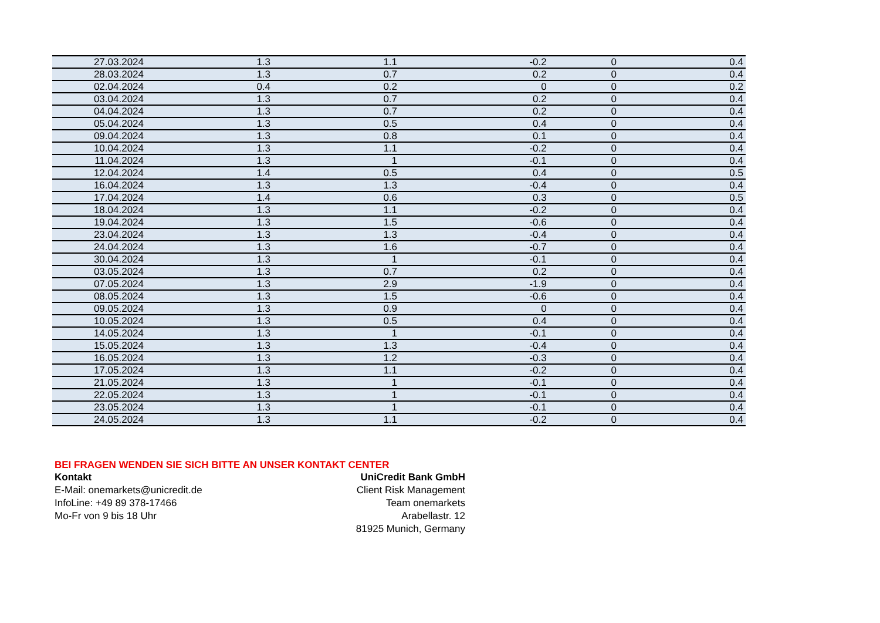| 27.03.2024 | 1.3 | 1.1 | -0.2 | 0 | 0.4 |
| 28.03.2024 | 1.3 | 0.7 | 0.2 | 0 | 0.4 |
| 02.04.2024 | 0.4 | 0.2 | 0 | 0 | 0.2 |
| 03.04.2024 | 1.3 | 0.7 | 0.2 | 0 | 0.4 |
| 04.04.2024 | 1.3 | 0.7 | 0.2 | 0 | 0.4 |
| 05.04.2024 | 1.3 | 0.5 | 0.4 | 0 | 0.4 |
| 09.04.2024 | 1.3 | 0.8 | 0.1 | 0 | 0.4 |
| 10.04.2024 | 1.3 | 1.1 | -0.2 | 0 | 0.4 |
| 11.04.2024 | 1.3 | 1 | -0.1 | 0 | 0.4 |
| 12.04.2024 | 1.4 | 0.5 | 0.4 | 0 | 0.5 |
| 16.04.2024 | 1.3 | 1.3 | -0.4 | 0 | 0.4 |
| 17.04.2024 | 1.4 | 0.6 | 0.3 | 0 | 0.5 |
| 18.04.2024 | 1.3 | 1.1 | -0.2 | 0 | 0.4 |
| 19.04.2024 | 1.3 | 1.5 | -0.6 | 0 | 0.4 |
| 23.04.2024 | 1.3 | 1.3 | -0.4 | 0 | 0.4 |
| 24.04.2024 | 1.3 | 1.6 | -0.7 | 0 | 0.4 |
| 30.04.2024 | 1.3 | 1 | -0.1 | 0 | 0.4 |
| 03.05.2024 | 1.3 | 0.7 | 0.2 | 0 | 0.4 |
| 07.05.2024 | 1.3 | 2.9 | -1.9 | 0 | 0.4 |
| 08.05.2024 | 1.3 | 1.5 | -0.6 | 0 | 0.4 |
| 09.05.2024 | 1.3 | 0.9 | 0 | 0 | 0.4 |
| 10.05.2024 | 1.3 | 0.5 | 0.4 | 0 | 0.4 |
| 14.05.2024 | 1.3 | 1 | -0.1 | 0 | 0.4 |
| 15.05.2024 | 1.3 | 1.3 | -0.4 | 0 | 0.4 |
| 16.05.2024 | 1.3 | 1.2 | -0.3 | 0 | 0.4 |
| 17.05.2024 | 1.3 | 1.1 | -0.2 | 0 | 0.4 |
| 21.05.2024 | 1.3 | 1 | -0.1 | 0 | 0.4 |
| 22.05.2024 | 1.3 | 1 | -0.1 | 0 | 0.4 |
| 23.05.2024 | 1.3 | 1 | -0.1 | 0 | 0.4 |
| 24.05.2024 | 1.3 | 1.1 | -0.2 | 0 | 0.4 |
BEI FRAGEN WENDEN SIE SICH BITTE AN UNSER KONTAKT CENTER
Kontakt
E-Mail: onemarkets@unicredit.de
InfoLine: +49 89 378-17466
Mo-Fr von 9 bis 18 Uhr
UniCredit Bank GmbH
Client Risk Management
Team onemarkets
Arabellastr. 12
81925 Munich, Germany